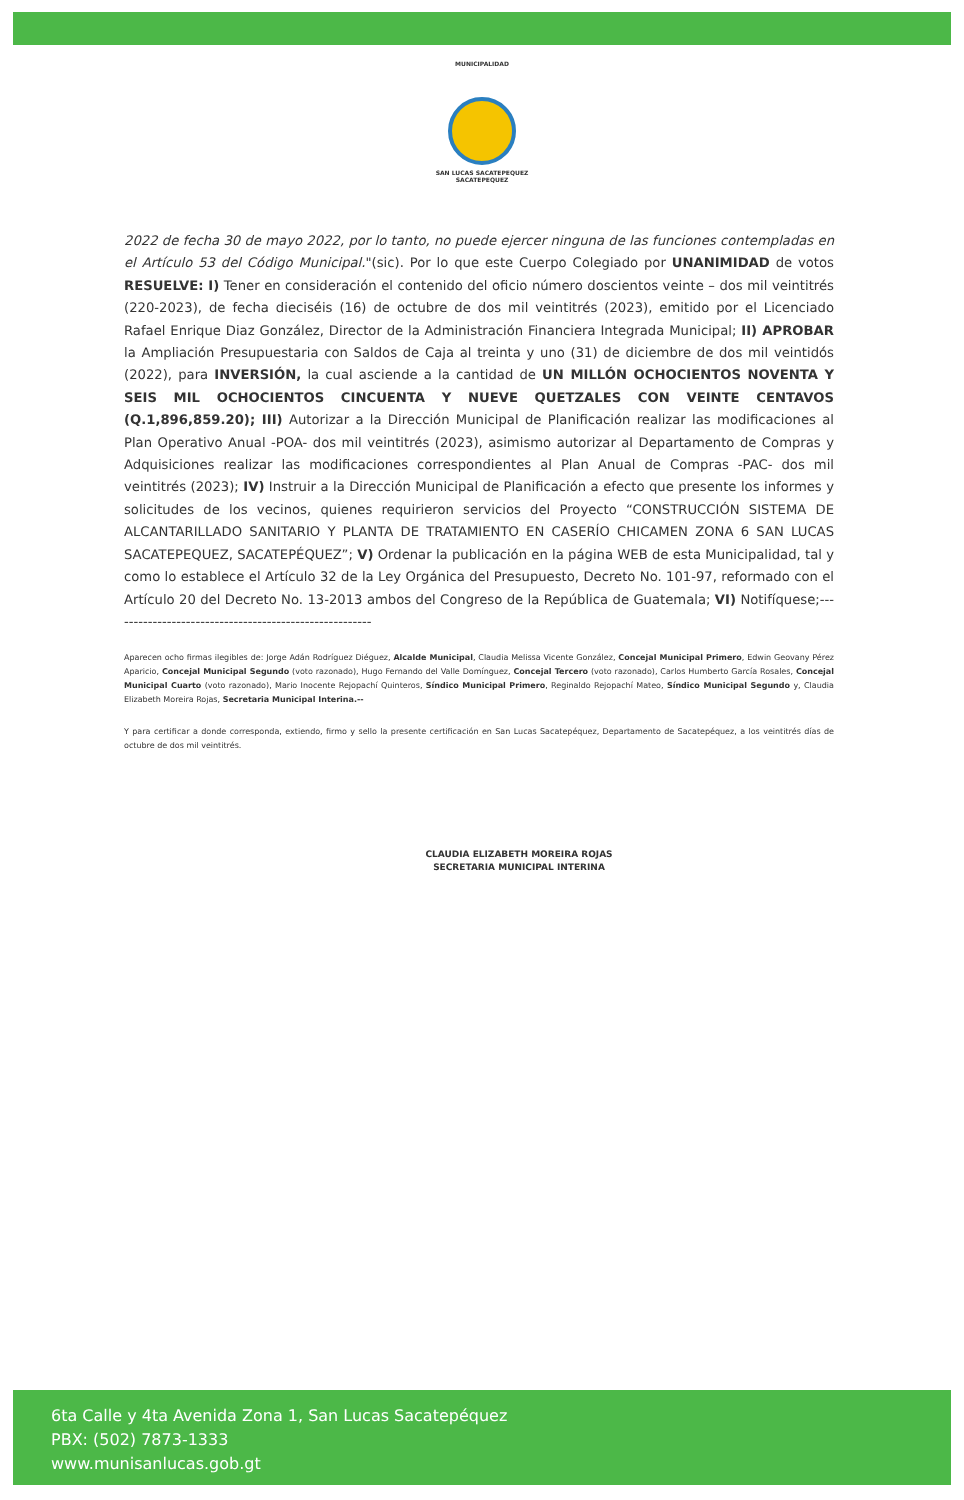MUNICIPALIDAD
SAN LUCAS SACATEPEQUEZ
SACATEPEQUEZ
2022 de fecha 30 de mayo 2022, por lo tanto, no puede ejercer ninguna de las funciones contempladas en el Artículo 53 del Código Municipal."(sic). Por lo que este Cuerpo Colegiado por UNANIMIDAD de votos RESUELVE: I) Tener en consideración el contenido del oficio número doscientos veinte – dos mil veintitrés (220-2023), de fecha dieciséis (16) de octubre de dos mil veintitrés (2023), emitido por el Licenciado Rafael Enrique Diaz González, Director de la Administración Financiera Integrada Municipal; II) APROBAR la Ampliación Presupuestaria con Saldos de Caja al treinta y uno (31) de diciembre de dos mil veintidós (2022), para INVERSIÓN, la cual asciende a la cantidad de UN MILLÓN OCHOCIENTOS NOVENTA Y SEIS MIL OCHOCIENTOS CINCUENTA Y NUEVE QUETZALES CON VEINTE CENTAVOS (Q.1,896,859.20); III) Autorizar a la Dirección Municipal de Planificación realizar las modificaciones al Plan Operativo Anual -POA- dos mil veintitrés (2023), asimismo autorizar al Departamento de Compras y Adquisiciones realizar las modificaciones correspondientes al Plan Anual de Compras -PAC- dos mil veintitrés (2023); IV) Instruir a la Dirección Municipal de Planificación a efecto que presente los informes y solicitudes de los vecinos, quienes requirieron servicios del Proyecto “CONSTRUCCIÓN SISTEMA DE ALCANTARILLADO SANITARIO Y PLANTA DE TRATAMIENTO EN CASERÍO CHICAMEN ZONA 6 SAN LUCAS SACATEPEQUEZ, SACATEPÉQUEZ”; V) Ordenar la publicación en la página WEB de esta Municipalidad, tal y como lo establece el Artículo 32 de la Ley Orgánica del Presupuesto, Decreto No. 101-97, reformado con el Artículo 20 del Decreto No. 13-2013 ambos del Congreso de la República de Guatemala; VI) Notifíquese;-------------------------------------------------------
Aparecen ocho firmas ilegibles de: Jorge Adán Rodríguez Diéguez, Alcalde Municipal, Claudia Melissa Vicente González, Concejal Municipal Primero, Edwin Geovany Pérez Aparicio, Concejal Municipal Segundo (voto razonado), Hugo Fernando del Valle Domínguez, Concejal Tercero (voto razonado), Carlos Humberto García Rosales, Concejal Municipal Cuarto (voto razonado), Mario Inocente Rejopachí Quinteros, Síndico Municipal Primero, Reginaldo Rejopachí Mateo, Síndico Municipal Segundo y, Claudia Elizabeth Moreira Rojas, Secretaria Municipal Interina.--
Y para certificar a donde corresponda, extiendo, firmo y sello la presente certificación en San Lucas Sacatepéquez, Departamento de Sacatepéquez, a los veintitrés días de octubre de dos mil veintitrés.
CLAUDIA ELIZABETH MOREIRA ROJAS
SECRETARIA MUNICIPAL INTERINA
6ta Calle y 4ta Avenida Zona 1, San Lucas Sacatepéquez
PBX: (502) 7873-1333
www.munisanlucas.gob.gt